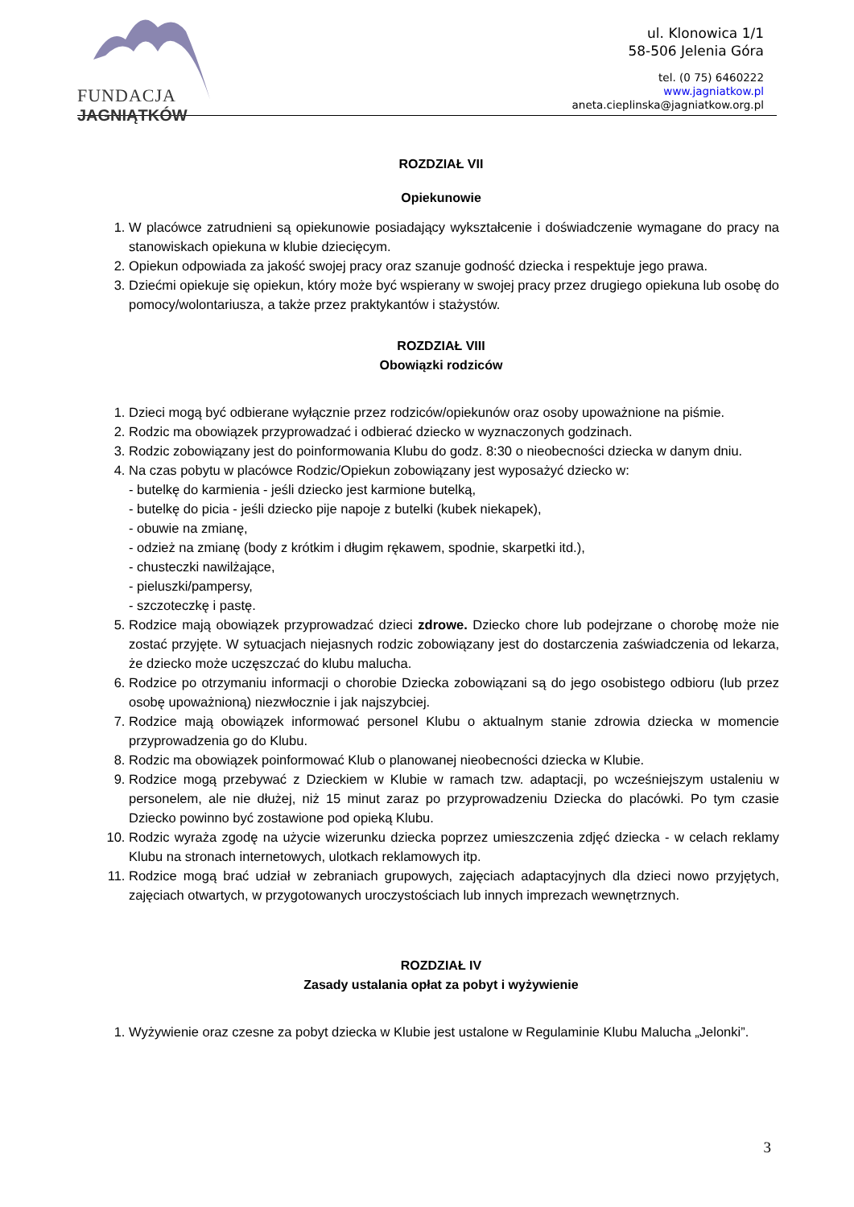FUNDACJA
JAGNIĄTKÓW
ul. Klonowica 1/1
58-506 Jelenia Góra
tel. (0 75) 6460222
www.jagniatkow.pl
aneta.cieplinska@jagniatkow.org.pl
ROZDZIAŁ VII
Opiekunowie
1. W placówce zatrudnieni są opiekunowie posiadający wykształcenie i doświadczenie wymagane do pracy na stanowiskach opiekuna w klubie dziecięcym.
2. Opiekun odpowiada za jakość swojej pracy oraz szanuje godność dziecka i respektuje jego prawa.
3. Dziećmi opiekuje się opiekun, który może być wspierany w swojej pracy przez drugiego opiekuna lub osobę do pomocy/wolontariusza, a także przez praktykantów i stażystów.
ROZDZIAŁ VIII
Obowiązki rodziców
1. Dzieci mogą być odbierane wyłącznie przez rodziców/opiekunów oraz osoby upoważnione na piśmie.
2. Rodzic ma obowiązek przyprowadzać i odbierać dziecko w wyznaczonych godzinach.
3. Rodzic zobowiązany jest do poinformowania Klubu do godz. 8:30 o nieobecności dziecka w danym dniu.
4. Na czas pobytu w placówce Rodzic/Opiekun zobowiązany jest wyposażyć dziecko w:
- butelkę do karmienia - jeśli dziecko jest karmione butelką,
- butelkę do picia - jeśli dziecko pije napoje z butelki (kubek niekapek),
- obuwie na zmianę,
- odzież na zmianę (body z krótkim i długim rękawem, spodnie, skarpetki itd.),
- chusteczki nawilżające,
- pieluszki/pampersy,
- szczoteczkę i pastę.
5. Rodzice mają obowiązek przyprowadzać dzieci zdrowe. Dziecko chore lub podejrzane o chorobę może nie zostać przyjęte. W sytuacjach niejasnych rodzic zobowiązany jest do dostarczenia zaświadczenia od lekarza, że dziecko może uczęszczać do klubu malucha.
6. Rodzice po otrzymaniu informacji o chorobie Dziecka zobowiązani są do jego osobistego odbioru (lub przez osobę upoważnioną) niezwłocznie i jak najszybciej.
7. Rodzice mają obowiązek informować personel Klubu o aktualnym stanie zdrowia dziecka w momencie przyprowadzenia go do Klubu.
8. Rodzic ma obowiązek poinformować Klub o planowanej nieobecności dziecka w Klubie.
9. Rodzice mogą przebywać z Dzieckiem w Klubie w ramach tzw. adaptacji, po wcześniejszym ustaleniu w personelem, ale nie dłużej, niż 15 minut zaraz po przyprowadzeniu Dziecka do placówki. Po tym czasie Dziecko powinno być zostawione pod opieką Klubu.
10. Rodzic wyraża zgodę na użycie wizerunku dziecka poprzez umieszczenia zdjęć dziecka - w celach reklamy Klubu na stronach internetowych, ulotkach reklamowych itp.
11. Rodzice mogą brać udział w zebraniach grupowych, zajęciach adaptacyjnych dla dzieci nowo przyjętych, zajęciach otwartych, w przygotowanych uroczystościach lub innych imprezach wewnętrznych.
ROZDZIAŁ IV
Zasady ustalania opłat za pobyt i wyżywienie
1. Wyżywienie oraz czesne za pobyt dziecka w Klubie jest ustalone w Regulaminie Klubu Malucha „Jelonki”.
3